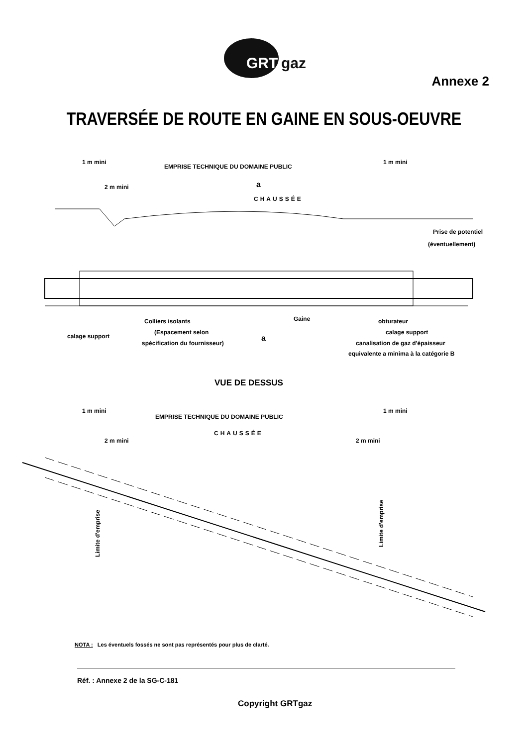GRT
gaz
Annexe 2
TRAVERSÉE DE ROUTE EN GAINE EN SOUS-OEUVRE
1 m mini
EMPRISE TECHNIQUE DU DOMAINE PUBLIC
1 m mini
2 m mini
CHAUSSÉE
a
Prise de potentiel
(éventuellement)
Colliers isolants
Gaine
obturateur
calage support
(Espacement selon
calage support
a
spécification du fournisseur)
canalisation de gaz d'épaisseur
equivalente a minima à la catégorie B
VUE DE DESSUS
1 m mini
EMPRISE TECHNIQUE DU DOMAINE PUBLIC
1 m mini
2 m mini
CHAUSSÉE
2 m mini
Limite d'emprise
Limite d'emprise
NOTA : Les éventuels fossés ne sont pas représentés pour plus de clarté.
Réf. : Annexe 2 de la SG-C-181
Copyright GRTgaz